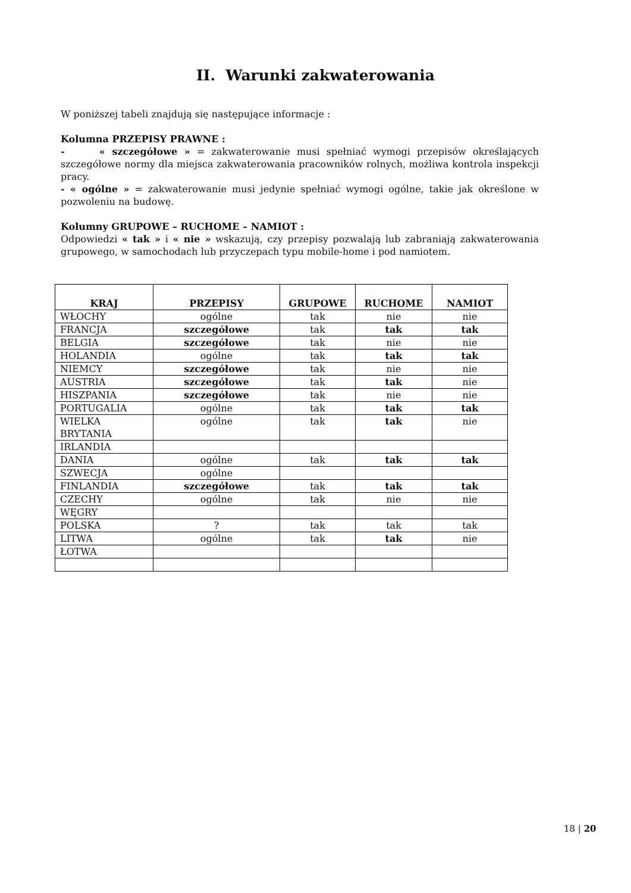II. Warunki zakwaterowania
W poniższej tabeli znajdują się następujące informacje :
Kolumna PRZEPISY PRAWNE :
- « szczegółowe » = zakwaterowanie musi spełniać wymogi przepisów określających szczegółowe normy dla miejsca zakwaterowania pracowników rolnych, możliwa kontrola inspekcji pracy.
- « ogólne » = zakwaterowanie musi jedynie spełniać wymogi ogólne, takie jak określone w pozwoleniu na budowę.
Kolumny GRUPOWE – RUCHOME – NAMIOT :
Odpowiedzi « tak » i « nie » wskazują, czy przepisy pozwalają lub zabraniają zakwaterowania grupowego, w samochodach lub przyczepach typu mobile-home i pod namiotem.
| KRAJ | PRZEPISY | GRUPOWE | RUCHOME | NAMIOT |
| --- | --- | --- | --- | --- |
| WŁOCHY | ogólne | tak | nie | nie |
| FRANCJA | szczegółowe | tak | tak | tak |
| BELGIA | szczegółowe | tak | nie | nie |
| HOLANDIA | ogólne | tak | tak | tak |
| NIEMCY | szczegółowe | tak | nie | nie |
| AUSTRIA | szczegółowe | tak | tak | nie |
| HISZPANIA | szczegółowe | tak | nie | nie |
| PORTUGALIA | ogólne | tak | tak | tak |
| WIELKA BRYTANIA | ogólne | tak | tak | nie |
| IRLANDIA | | | | |
| DANIA | ogólne | tak | tak | tak |
| SZWECJA | ogólne | | | |
| FINLANDIA | szczegółowe | tak | tak | tak |
| CZECHY | ogólne | tak | nie | nie |
| WĘGRY | | | | |
| POLSKA | ? | tak | tak | tak |
| LITWA | ogólne | tak | tak | nie |
| ŁOTWA | | | | |
18 | 20